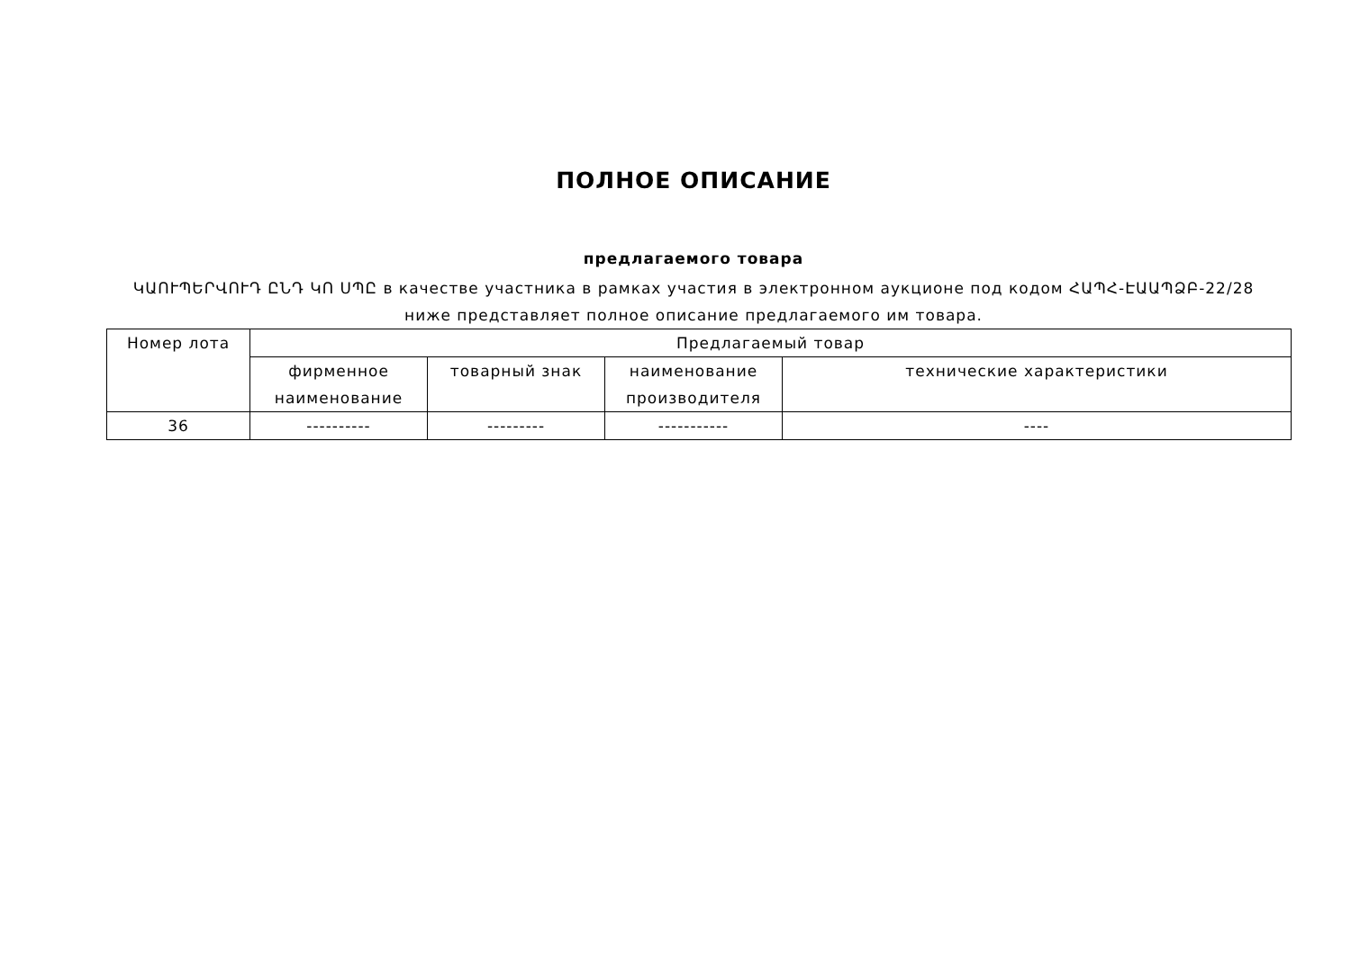ПОЛНОЕ ОПИСАНИЕ
предлагаемого товара
ԿԱՈՒՊԵՐՎՈՒԴ ԸՆԴ ԿՈ ՍՊԸ в качестве участника в рамках участия в электронном аукционе под кодом ՀԱՊՀ-ԷԱԱՊՁԲ-22/28
ниже представляет полное описание предлагаемого им товара.
| Номер лота | Предлагаемый товар | | | |
| --- | --- | --- | --- | --- |
| | фирменное наименование | товарный знак | наименование производителя | технические характеристики |
| 36 | ---------- | --------- | ----------- | ---- |